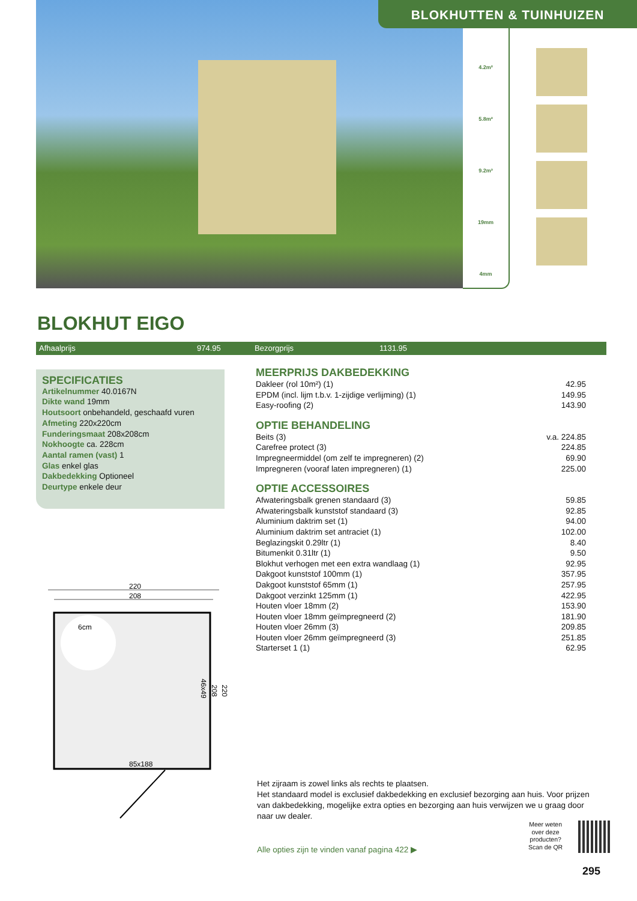BLOKHUTTEN & TUINHUIZEN
4.2m²
5.8m²
9.2m³
19mm
4mm
BLOKHUT EIGO
Afhaalprijs 974.95 Bezorgprijs 1131.95
SPECIFICATIES
Artikelnummer 40.0167N
Dikte wand 19mm
Houtsoort onbehandeld, geschaafd vuren
Afmeting 220x220cm
Funderingsmaat 208x208cm
Nokhoogte ca. 228cm
Aantal ramen (vast) 1
Glas enkel glas
Dakbedekking Optioneel
Deurtype enkele deur
MEERPRIJS DAKBEDEKKING
| Dakleer (rol 10m²) (1) | 42.95 |
| EPDM (incl. lijm t.b.v. 1-zijdige verlijming) (1) | 149.95 |
| Easy-roofing (2) | 143.90 |
OPTIE BEHANDELING
| Beits (3) | v.a. 224.85 |
| Carefree protect (3) | 224.85 |
| Impregneermiddel (om zelf te impregneren) (2) | 69.90 |
| Impregneren (vooraf laten impregneren) (1) | 225.00 |
OPTIE ACCESSOIRES
| Afwateringsbalk grenen standaard (3) | 59.85 |
| Afwateringsbalk kunststof standaard (3) | 92.85 |
| Aluminium daktrim set (1) | 94.00 |
| Aluminium daktrim set antraciet (1) | 102.00 |
| Beglazingskit 0.29ltr (1) | 8.40 |
| Bitumenkit 0.31ltr (1) | 9.50 |
| Blokhut verhogen met een extra wandlaag (1) | 92.95 |
| Dakgoot kunststof 100mm (1) | 357.95 |
| Dakgoot kunststof 65mm (1) | 257.95 |
| Dakgoot verzinkt 125mm (1) | 422.95 |
| Houten vloer 18mm (2) | 153.90 |
| Houten vloer 18mm geïmpregneerd (2) | 181.90 |
| Houten vloer 26mm (3) | 209.85 |
| Houten vloer 26mm geïmpregneerd (3) | 251.85 |
| Starterset 1 (1) | 62.95 |
220
208
6cm
85x188
220
208
46x49
Het zijraam is zowel links als rechts te plaatsen.
Het standaard model is exclusief dakbedekking en exclusief bezorging aan huis. Voor prijzen van dakbedekking, mogelijke extra opties en bezorging aan huis verwijzen we u graag door naar uw dealer.
Alle opties zijn te vinden vanaf pagina 422 ▶
Meer weten
over deze
producten?
Scan de QR
295